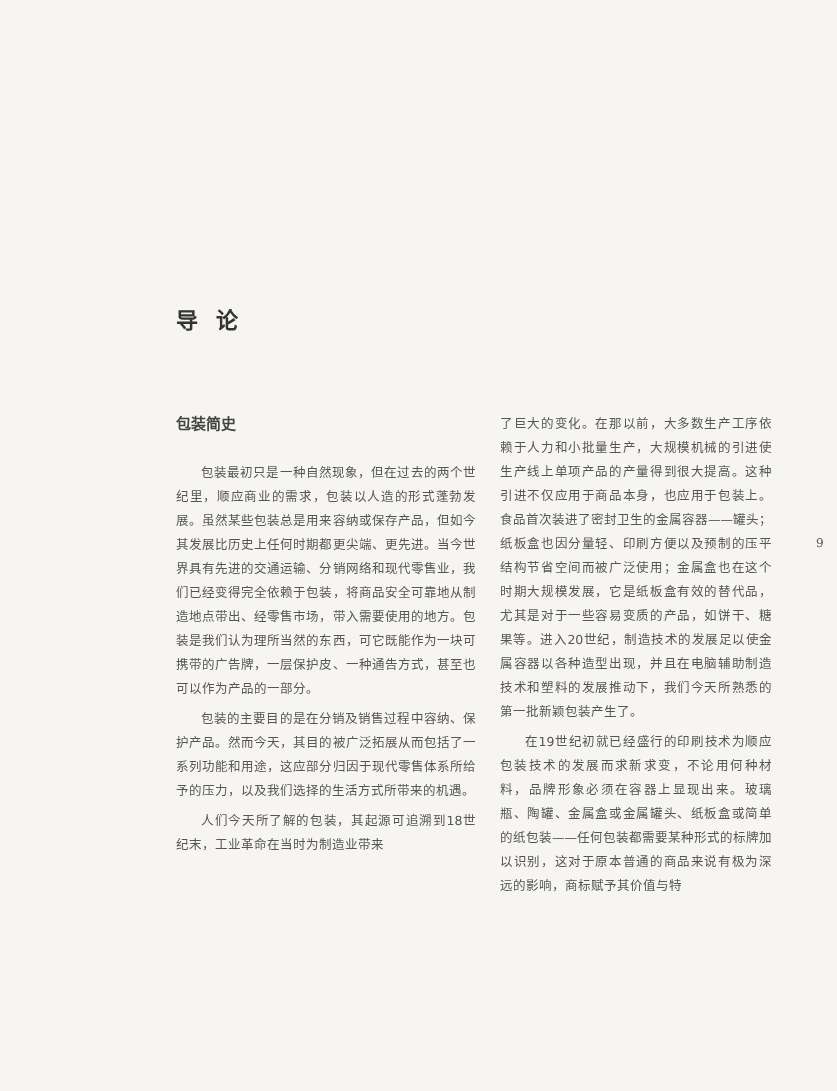导论
包装简史
包装最初只是一种自然现象，但在过去的两个世纪里，顺应商业的需求，包装以人造的形式蓬勃发展。虽然某些包装总是用来容纳或保存产品，但如今其发展比历史上任何时期都更尖端、更先进。当今世界具有先进的交通运输、分销网络和现代零售业，我们已经变得完全依赖于包装，将商品安全可靠地从制造地点带出、经零售市场，带入需要使用的地方。包装是我们认为理所当然的东西，可它既能作为一块可携带的广告牌，一层保护皮、一种通告方式，甚至也可以作为产品的一部分。
包装的主要目的是在分销及销售过程中容纳、保护产品。然而今天，其目的被广泛拓展从而包括了一系列功能和用途，这应部分归因于现代零售体系所给予的压力，以及我们选择的生活方式所带来的机遇。
人们今天所了解的包装，其起源可追溯到18世纪末，工业革命在当时为制造业带来
了巨大的变化。在那以前，大多数生产工序依赖于人力和小批量生产，大规模机械的引进使生产线上单项产品的产量得到很大提高。这种引进不仅应用于商品本身，也应用于包装上。食品首次装进了密封卫生的金属容器——罐头；纸板盒也因分量轻、印刷方便以及预制的压平结构节省空间而被广泛使用；金属盒也在这个时期大规模发展，它是纸板盒有效的替代品，尤其是对于一些容易变质的产品，如饼干、糖果等。进入20世纪，制造技术的发展足以使金属容器以各种造型出现，并且在电脑辅助制造技术和塑料的发展推动下，我们今天所熟悉的第一批新颖包装产生了。
在19世纪初就已经盛行的印刷技术为顺应包装技术的发展而求新求变，不论用何种材料，品牌形象必须在容器上显现出来。玻璃瓶、陶罐、金属盒或金属罐头、纸板盒或简单的纸包装——任何包装都需要某种形式的标牌加以识别，这对于原本普通的商品来说有极为深远的影响，商标赋予其价值与特
9